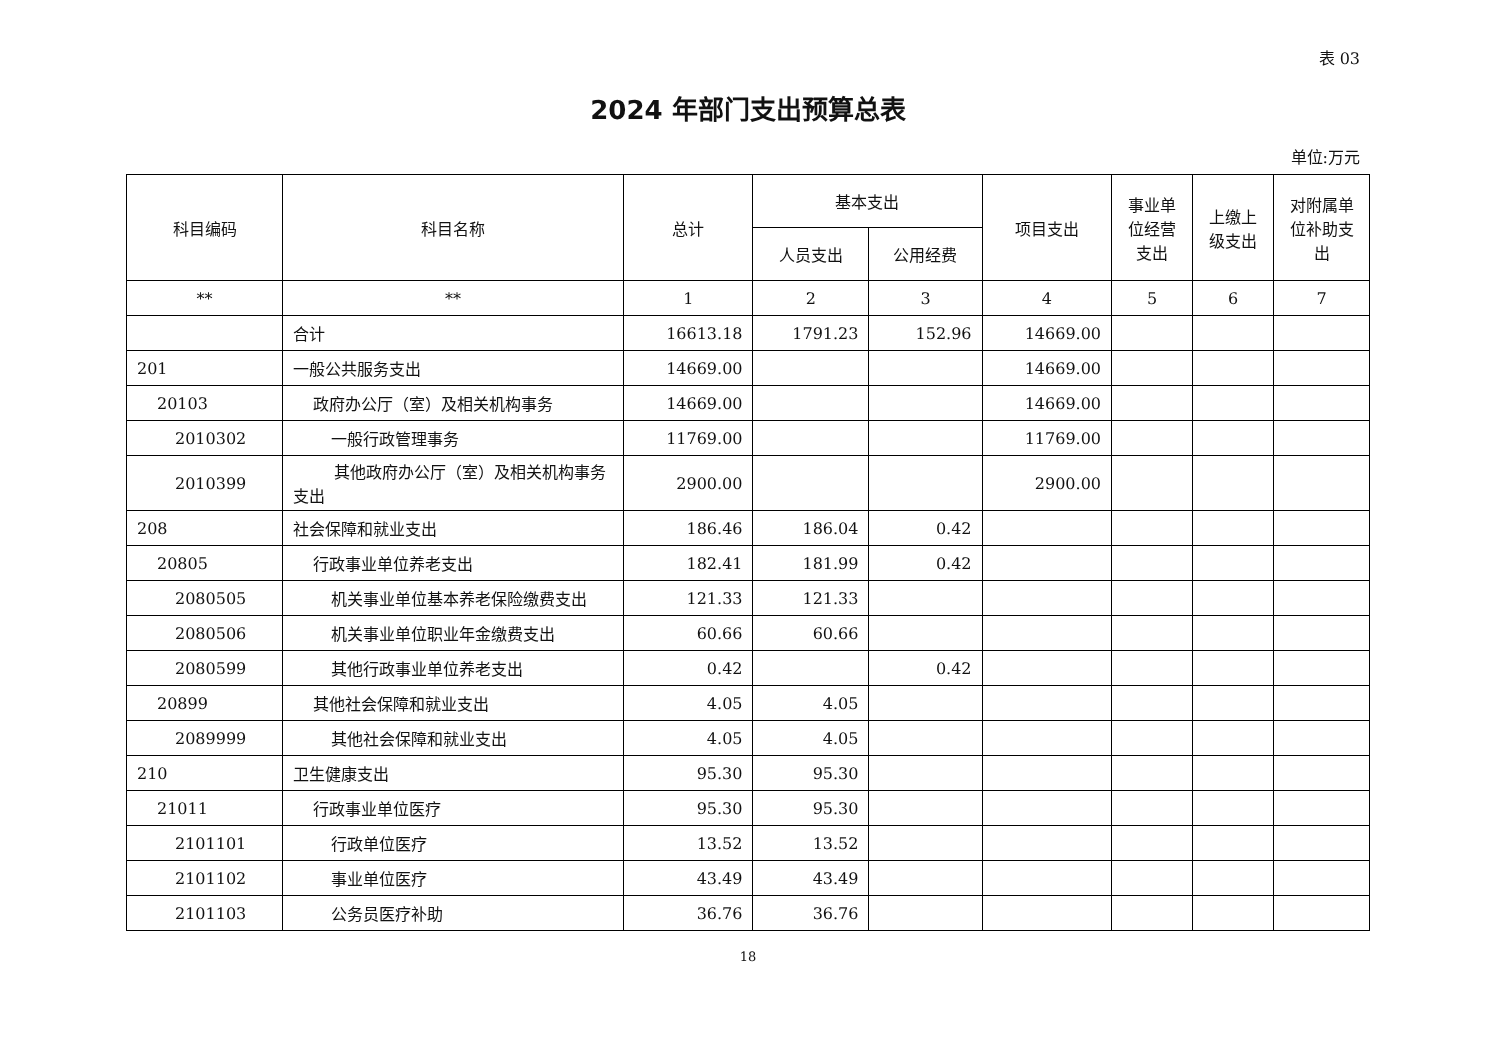表 03
2024 年部门支出预算总表
单位:万元
| 科目编码 | 科目名称 | 总计 | 基本支出 | | 项目支出 | 事业单位经营支出 | 上缴上级支出 | 对附属单位补助支出 |
| --- | --- | --- | --- | --- | --- | --- | --- | --- |
| | | | 人员支出 | 公用经费 | | | | |
| ** | ** | 1 | 2 | 3 | 4 | 5 | 6 | 7 |
| | 合计 | 16613.18 | 1791.23 | 152.96 | 14669.00 | | | |
| 201 | 一般公共服务支出 | 14669.00 | | | 14669.00 | | | |
| 20103 | 政府办公厅（室）及相关机构事务 | 14669.00 | | | 14669.00 | | | |
| 2010302 | 一般行政管理事务 | 11769.00 | | | 11769.00 | | | |
| 2010399 | 其他政府办公厅（室）及相关机构事务支出 | 2900.00 | | | 2900.00 | | | |
| 208 | 社会保障和就业支出 | 186.46 | 186.04 | 0.42 | | | | |
| 20805 | 行政事业单位养老支出 | 182.41 | 181.99 | 0.42 | | | | |
| 2080505 | 机关事业单位基本养老保险缴费支出 | 121.33 | 121.33 | | | | | |
| 2080506 | 机关事业单位职业年金缴费支出 | 60.66 | 60.66 | | | | | |
| 2080599 | 其他行政事业单位养老支出 | 0.42 | | 0.42 | | | | |
| 20899 | 其他社会保障和就业支出 | 4.05 | 4.05 | | | | | |
| 2089999 | 其他社会保障和就业支出 | 4.05 | 4.05 | | | | | |
| 210 | 卫生健康支出 | 95.30 | 95.30 | | | | | |
| 21011 | 行政事业单位医疗 | 95.30 | 95.30 | | | | | |
| 2101101 | 行政单位医疗 | 13.52 | 13.52 | | | | | |
| 2101102 | 事业单位医疗 | 43.49 | 43.49 | | | | | |
| 2101103 | 公务员医疗补助 | 36.76 | 36.76 | | | | | |
18